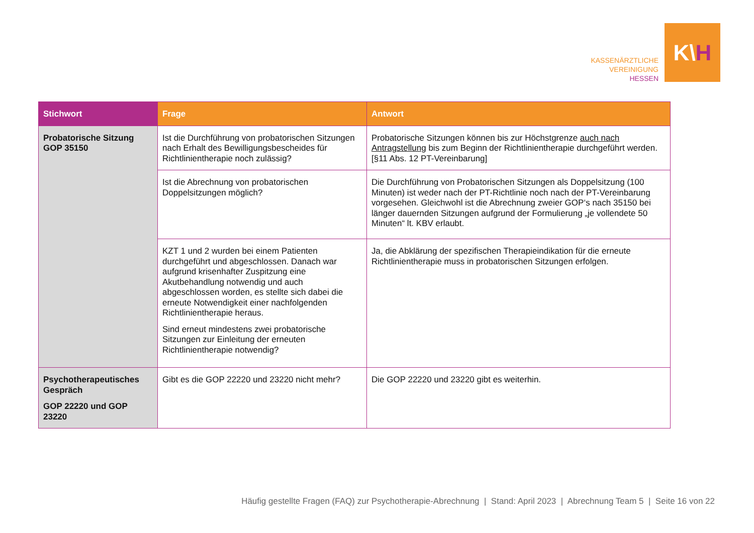KASSENÄRZTLICHE
VEREINIGUNG
HESSEN
K\ H
| Stichwort | Frage | Antwort |
| --- | --- | --- |
| Probatorische Sitzung GOP 35150 | Ist die Durchführung von probatorischen Sitzungen nach Erhalt des Bewilligungsbescheides für Richtlinientherapie noch zulässig? | Probatorische Sitzungen können bis zur Höchstgrenze auch nach Antragstellung bis zum Beginn der Richtlinientherapie durchgeführt werden. [§11 Abs. 12 PT-Vereinbarung] |
| | Ist die Abrechnung von probatorischen Doppelsitzungen möglich? | Die Durchführung von Probatorischen Sitzungen als Doppelsitzung (100 Minuten) ist weder nach der PT-Richtlinie noch nach der PT-Vereinbarung vorgesehen. Gleichwohl ist die Abrechnung zweier GOP‘s nach 35150 bei länger dauernden Sitzungen aufgrund der Formulierung „je vollendete 50 Minuten“ lt. KBV erlaubt. |
| | KZT 1 und 2 wurden bei einem Patienten durchgeführt und abgeschlossen. Danach war aufgrund krisenhafter Zuspitzung eine Akutbehandlung notwendig und auch abgeschlossen worden, es stellte sich dabei die erneute Notwendigkeit einer nachfolgenden Richtlinientherapie heraus. Sind erneut mindestens zwei probatorische Sitzungen zur Einleitung der erneuten Richtlinientherapie notwendig? | Ja, die Abklärung der spezifischen Therapieindikation für die erneute Richtlinientherapie muss in probatorischen Sitzungen erfolgen. |
| Psychotherapeutisches Gespräch GOP 22220 und GOP 23220 | Gibt es die GOP 22220 und 23220 nicht mehr? | Die GOP 22220 und 23220 gibt es weiterhin. |
Häufig gestellte Fragen (FAQ) zur Psychotherapie-Abrechnung | Stand: April 2023 | Abrechnung Team 5 | Seite 16 von 22